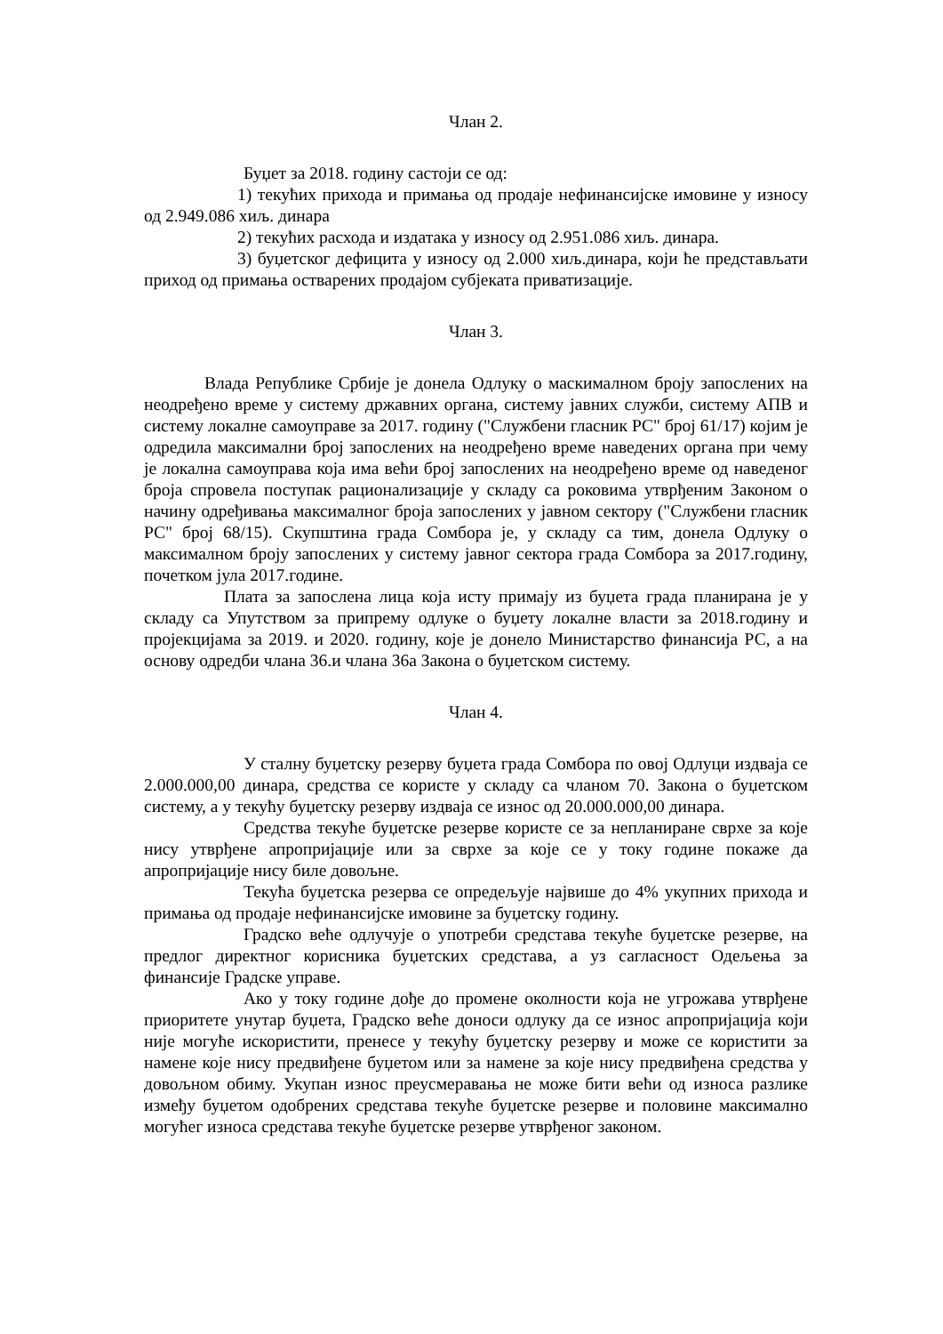Члан 2.
Буџет за 2018. годину састоји се од:
1) текућих прихода и примања од продаје нефинансијске имовине у износу од 2.949.086 хиљ. динара
2) текућих расхода и издатака у износу од 2.951.086 хиљ. динара.
3) буџетског дефицита у износу од 2.000 хиљ.динара, који ће представљати приход од примања остварених продајом субјеката приватизације.
Члан 3.
Влада Републике Србије је донела Одлуку о маскималном броју запослених на неодређено време у систему државних органа, систему јавних служби, систему АПВ и систему локалне самоуправе за 2017. годину ("Службени гласник РС" број 61/17) којим је одредила максимални број запослених на неодређено време наведених органа при чему је локална самоуправа која има већи број запослених на неодређено време од наведеног броја спровела поступак рационализације у складу са роковима утврђеним Законом о начину одређивања максималног броја запослених у јавном сектору ("Службени гласник РС" број 68/15). Скупштина града Сомбора је, у складу са тим, донела Одлуку о максималном броју запослених у систему јавног сектора града Сомбора за 2017.годину, почетком јула 2017.године.
Плата за запослена лица која исту примају из буџета града планирана је у складу са Упутством за припрему одлуке о буџету локалне власти за 2018.годину и пројекцијама за 2019. и 2020. годину, које је донело Министарство финансија РС, а на основу одредби члана 36.и члана 36а Закона о буџетском систему.
Члан 4.
У сталну буџетску резерву буџета града Сомбора по овој Одлуци издваја се 2.000.000,00 динара, средства се користе у складу са чланом 70. Закона о буџетском систему, а у текућу буџетску резерву издваја се износ од 20.000.000,00 динара.
Средства текуће буџетске резерве користе се за непланиране сврхе за које нису утврђене апропријације или за сврхе за које се у току године покаже да апропријације нису биле довољне.
Текућа буџетска резерва се опредељује највише до 4% укупних прихода и примања од продаје нефинансијске имовине за буџетску годину.
Градско веће одлучује о употреби средстава текуће буџетске резерве, на предлог директног корисника буџетских средстава, а уз сагласност Одељења за финансије Градске управе.
Ако у току године дође до промене околности која не угрожава утврђене приоритете унутар буџета, Градско веће доноси одлуку да се износ апропријација који није могуће искористити, пренесе у текућу буџетску резерву и може се користити за намене које нису предвиђене буџетом или за намене за које нису предвиђена средства у довољном обиму. Укупан износ преусмеравања не може бити већи од износа разлике између буџетом одобрених средстава текуће буџетске резерве и половине максимално могућег износа средстава текуће буџетске резерве утврђеног законом.